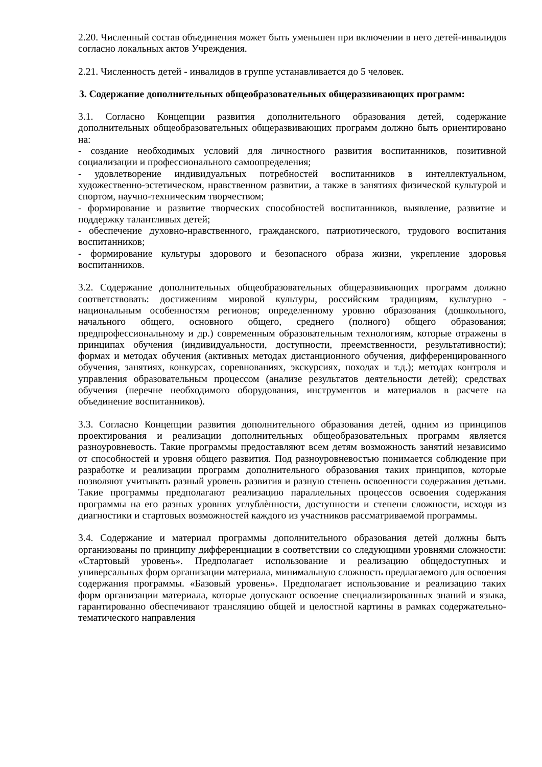2.20. Численный состав объединения может быть уменьшен при включении в него детей-инвалидов согласно локальных актов Учреждения.
2.21. Численность детей - инвалидов в группе устанавливается до 5 человек.
3. Содержание дополнительных общеобразовательных общеразвивающих программ:
3.1. Согласно Концепции развития дополнительного образования детей, содержание дополнительных общеобразовательных общеразвивающих программ должно быть ориентировано на:
- создание необходимых условий для личностного развития воспитанников, позитивной социализации и профессионального самоопределения;
- удовлетворение индивидуальных потребностей воспитанников в интеллектуальном, художественно-эстетическом, нравственном развитии, а также в занятиях физической культурой и спортом, научно-техническим творчеством;
- формирование и развитие творческих способностей воспитанников, выявление, развитие и поддержку талантливых детей;
- обеспечение духовно-нравственного, гражданского, патриотического, трудового воспитания воспитанников;
- формирование культуры здорового и безопасного образа жизни, укрепление здоровья воспитанников.
3.2. Содержание дополнительных общеобразовательных общеразвивающих программ должно соответствовать: достижениям мировой культуры, российским традициям, культурно - национальным особенностям регионов; определенному уровню образования (дошкольного, начального общего, основного общего, среднего (полного) общего образования; предпрофессиональному и др.) современным образовательным технологиям, которые отражены в принципах обучения (индивидуальности, доступности, преемственности, результативности); формах и методах обучения (активных методах дистанционного обучения, дифференцированного обучения, занятиях, конкурсах, соревнованиях, экскурсиях, походах и т.д.); методах контроля и управления образовательным процессом (анализе результатов деятельности детей); средствах обучения (перечне необходимого оборудования, инструментов и материалов в расчете на объединение воспитанников).
3.3. Согласно Концепции развития дополнительного образования детей, одним из принципов проектирования и реализации дополнительных общеобразовательных программ является разноуровневость. Такие программы предоставляют всем детям возможность занятий независимо от способностей и уровня общего развития. Под разноуровневостью понимается соблюдение при разработке и реализации программ дополнительного образования таких принципов, которые позволяют учитывать разный уровень развития и разную степень освоенности содержания детьми. Такие программы предполагают реализацию параллельных процессов освоения содержания программы на его разных уровнях углублѐнности, доступности и степени сложности, исходя из диагностики и стартовых возможностей каждого из участников рассматриваемой программы.
3.4. Содержание и материал программы дополнительного образования детей должны быть организованы по принципу дифференциации в соответствии со следующими уровнями сложности: «Стартовый уровень». Предполагает использование и реализацию общедоступных и универсальных форм организации материала, минимальную сложность предлагаемого для освоения содержания программы. «Базовый уровень». Предполагает использование и реализацию таких форм организации материала, которые допускают освоение специализированных знаний и языка, гарантированно обеспечивают трансляцию общей и целостной картины в рамках содержательно-тематического направления